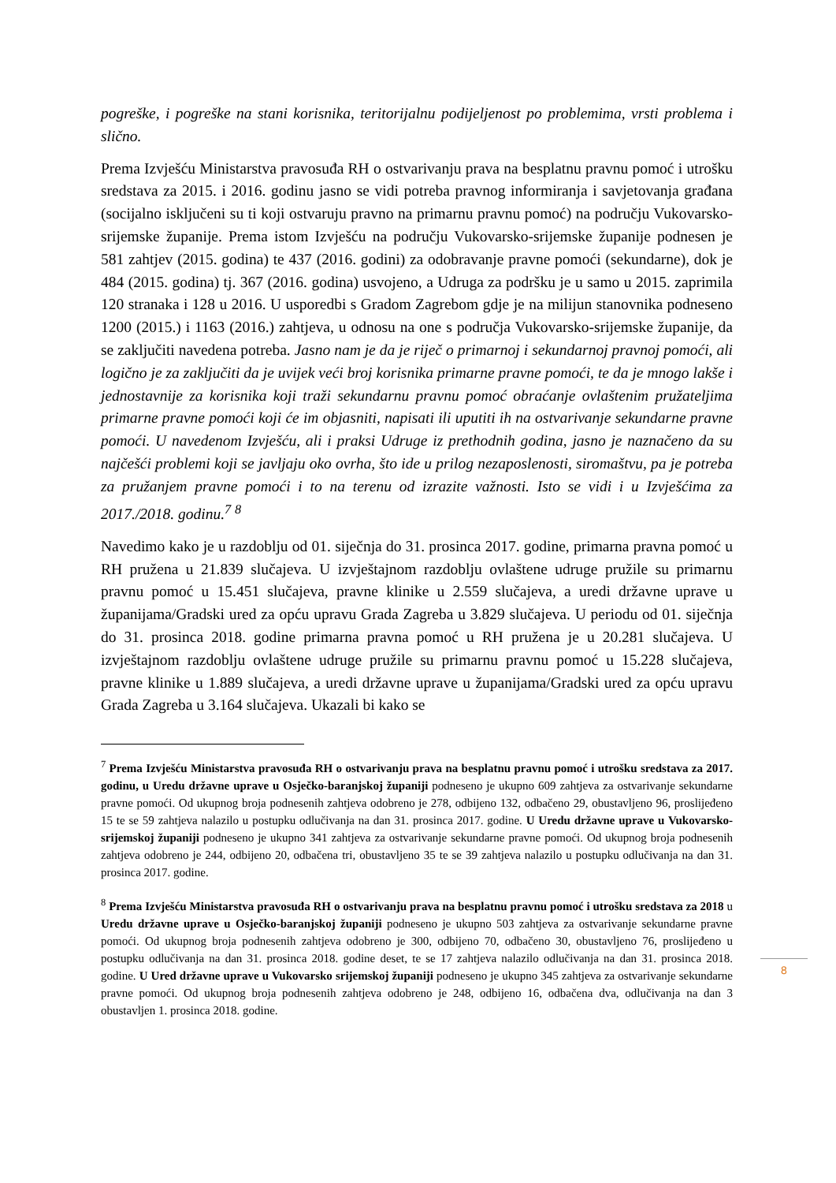pogreške, i pogreške na stani korisnika, teritorijalnu podijeljenost po problemima, vrsti problema i slično.
Prema Izvješću Ministarstva pravosuđa RH o ostvarivanju prava na besplatnu pravnu pomoć i utrošku sredstava za 2015. i 2016. godinu jasno se vidi potreba pravnog informiranja i savjetovanja građana (socijalno isključeni su ti koji ostvaruju pravno na primarnu pravnu pomoć) na području Vukovarsko-srijemske županije. Prema istom Izvješću na području Vukovarsko-srijemske županije podnesen je 581 zahtjev (2015. godina) te 437 (2016. godini) za odobravanje pravne pomoći (sekundarne), dok je 484 (2015. godina) tj. 367 (2016. godina) usvojeno, a Udruga za podršku je u samo u 2015. zaprimila 120 stranaka i 128 u 2016. U usporedbi s Gradom Zagrebom gdje je na milijun stanovnika podneseno 1200 (2015.) i 1163 (2016.) zahtjeva, u odnosu na one s područja Vukovarsko-srijemske županije, da se zaključiti navedena potreba. Jasno nam je da je riječ o primarnoj i sekundarnoj pravnoj pomoći, ali logično je za zaključiti da je uvijek veći broj korisnika primarne pravne pomoći, te da je mnogo lakše i jednostavnije za korisnika koji traži sekundarnu pravnu pomoć obraćanje ovlaštenim pružateljima primarne pravne pomoći koji će im objasniti, napisati ili uputiti ih na ostvarivanje sekundarne pravne pomoći. U navedenom Izvješću, ali i praksi Udruge iz prethodnih godina, jasno je naznačeno da su najčešći problemi koji se javljaju oko ovrha, što ide u prilog nezaposlenosti, siromaštvu, pa je potreba za pružanjem pravne pomoći i to na terenu od izrazite važnosti. Isto se vidi i u Izvješćima za 2017./2018. godinu.<sup>7</sup> <sup>8</sup>
Navedimo kako je u razdoblju od 01. siječnja do 31. prosinca 2017. godine, primarna pravna pomoć u RH pružena u 21.839 slučajeva. U izvještajnom razdoblju ovlaštene udruge pružile su primarnu pravnu pomoć u 15.451 slučajeva, pravne klinike u 2.559 slučajeva, a uredi državne uprave u županijama/Gradski ured za opću upravu Grada Zagreba u 3.829 slučajeva. U periodu od 01. siječnja do 31. prosinca 2018. godine primarna pravna pomoć u RH pružena je u 20.281 slučajeva. U izvještajnom razdoblju ovlaštene udruge pružile su primarnu pravnu pomoć u 15.228 slučajeva, pravne klinike u 1.889 slučajeva, a uredi državne uprave u županijama/Gradski ured za opću upravu Grada Zagreba u 3.164 slučajeva. Ukazali bi kako se
<sup>7</sup> Prema Izvješću Ministarstva pravosuđa RH o ostvarivanju prava na besplatnu pravnu pomoć i utrošku sredstava za 2017. godinu, u Uredu državne uprave u Osječko-baranjskoj županiji podneseno je ukupno 609 zahtjeva za ostvarivanje sekundarne pravne pomoći. Od ukupnog broja podnesenih zahtjeva odobreno je 278, odbijeno 132, odbačeno 29, obustavljeno 96, proslijeđeno 15 te se 59 zahtjeva nalazilo u postupku odlučivanja na dan 31. prosinca 2017. godine. U Uredu državne uprave u Vukovarsko-srijemskoj županiji podneseno je ukupno 341 zahtjeva za ostvarivanje sekundarne pravne pomoći. Od ukupnog broja podnesenih zahtjeva odobreno je 244, odbijeno 20, odbačena tri, obustavljeno 35 te se 39 zahtjeva nalazilo u postupku odlučivanja na dan 31. prosinca 2017. godine.
<sup>8</sup> Prema Izvješću Ministarstva pravosuđa RH o ostvarivanju prava na besplatnu pravnu pomoć i utrošku sredstava za 2018 u Uredu državne uprave u Osječko-baranjskoj županiji podneseno je ukupno 503 zahtjeva za ostvarivanje sekundarne pravne pomoći. Od ukupnog broja podnesenih zahtjeva odobreno je 300, odbijeno 70, odbačeno 30, obustavljeno 76, proslijeđeno u postupku odlučivanja na dan 31. prosinca 2018. godine deset, te se 17 zahtjeva nalazilo odlučivanja na dan 31. prosinca 2018. godine. U Ured državne uprave u Vukovarsko srijemskoj županiji podneseno je ukupno 345 zahtjeva za ostvarivanje sekundarne pravne pomoći. Od ukupnog broja podnesenih zahtjeva odobreno je 248, odbijeno 16, odbačena dva, odlučivanja na dan 3 obustavljen 1. prosinca 2018. godine.
8